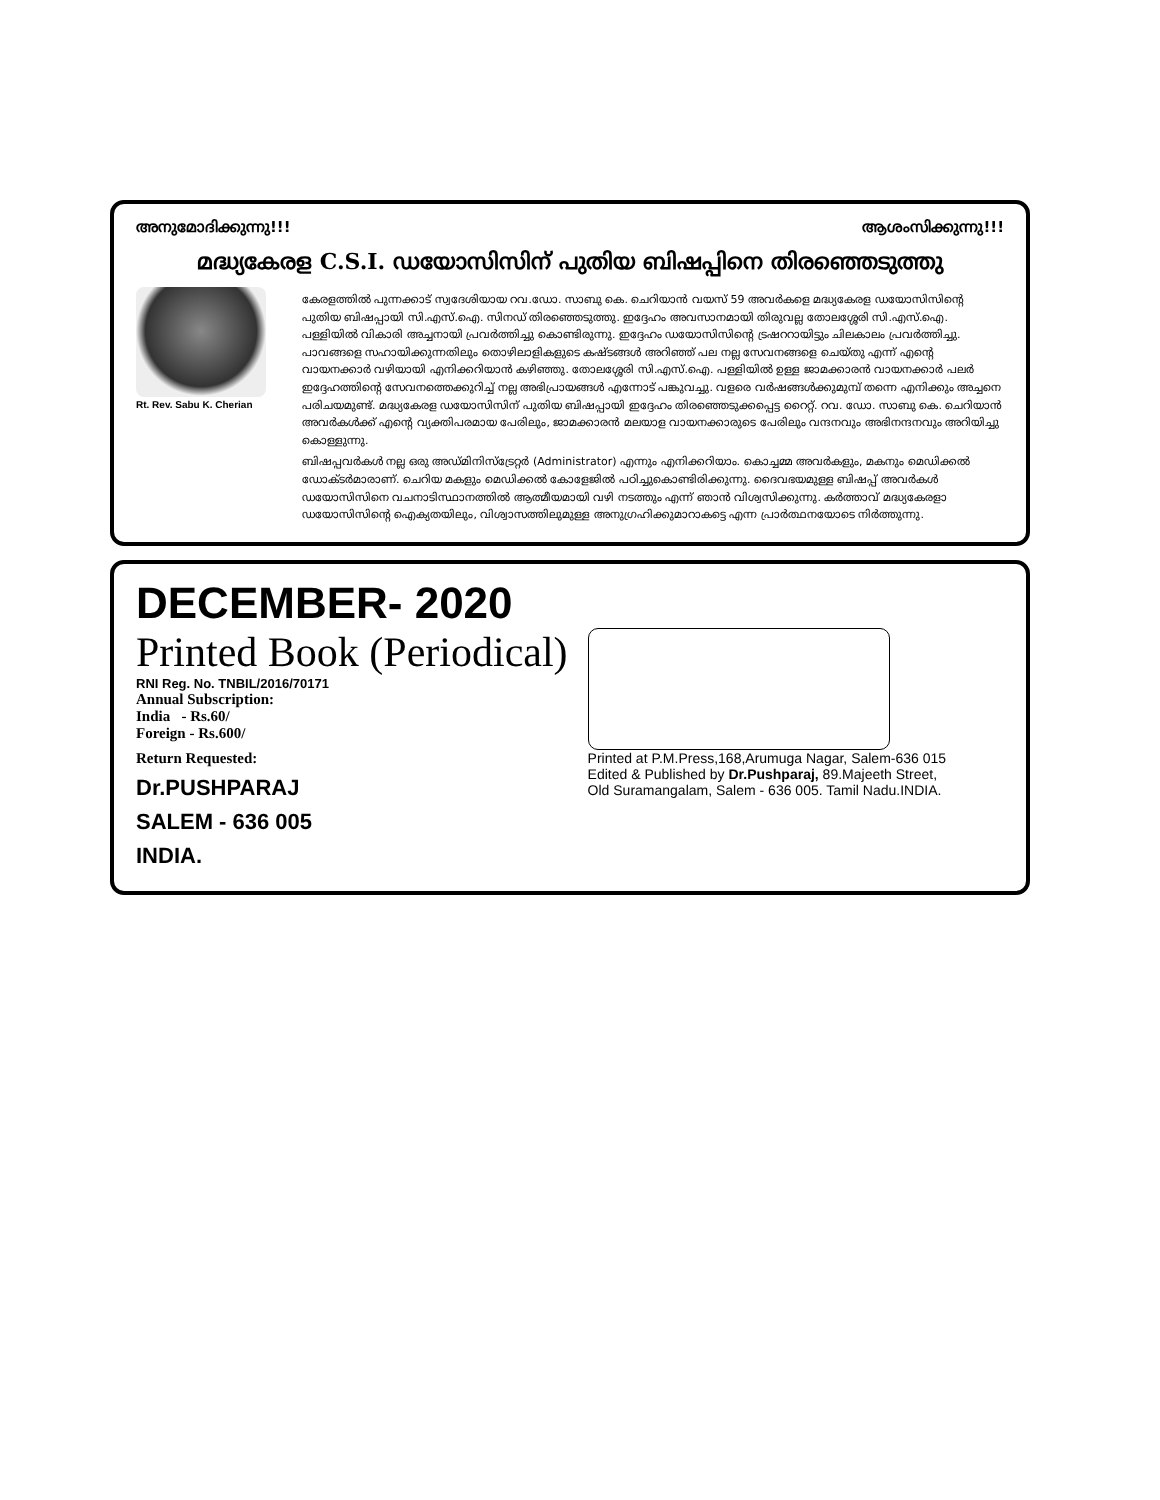അനുമോദിക്കുന്നു!!! ആശംസിക്കുന്നു!!!
മദ്ധ്യകേരള C.S.I. ഡയോസിസിന് പുതിയ ബിഷപ്പിനെ തിരഞ്ഞെടുത്തു
Rt. Rev. Sabu K. Cherian
കേരളത്തിൽ പുന്നക്കാട് സ്വദേശിയായ റവ.ഡോ. സാബു കെ. ചെറിയാൻ വയസ് 59 അവർകളെ മദ്ധ്യകേരള ഡയോസിസിന്റെ പുതിയ ബിഷപ്പായി സി.എസ്.ഐ. സിനഡ് തിരഞ്ഞെടുത്തു. ഇദ്ദേഹം അവസാനമായി തിരുവല്ല തോലശ്ശേരി സി.എസ്.ഐ. പള്ളിയിൽ വികാരി അച്ചനായി പ്രവർത്തിച്ചു കൊണ്ടിരുന്നു. ഇദ്ദേഹം ഡയോസിസിന്റെ ട്രഷററായിട്ടും ചിലകാലം പ്രവർത്തിച്ചു. പാവങ്ങളെ സഹായിക്കുന്നതിലും തൊഴിലാളികളുടെ കഷ്ടങ്ങൾ അറിഞ്ഞ് പല നല്ല സേവനങ്ങളെ ചെയ്തു എന്ന് എന്റെ വായനക്കാർ വഴിയായി എനിക്കറിയാൻ കഴിഞ്ഞു. തോലശ്ശേരി സി.എസ്.ഐ. പള്ളിയിൽ ഉള്ള ജാമക്കാരൻ വായനക്കാർ പലർ ഇദ്ദേഹത്തിന്റെ സേവനത്തെക്കുറിച്ച് നല്ല അഭിപ്രായങ്ങൾ എന്നോട് പങ്കുവച്ചു. വളരെ വർഷങ്ങൾക്കുമുമ്പ് തന്നെ എനിക്കും അച്ചനെ പരിചയമുണ്ട്. മദ്ധ്യകേരള ഡയോസിസിന് പുതിയ ബിഷപ്പായി ഇദ്ദേഹം തിരഞ്ഞെടുക്കപ്പെട്ട റൈറ്റ്. റവ. ഡോ. സാബു കെ. ചെറിയാൻ അവർകൾക്ക് എന്റെ വ്യക്തിപരമായ പേരിലും, ജാമക്കാരൻ മലയാള വായനക്കാരുടെ പേരിലും വന്ദനവും അഭിനന്ദനവും അറിയിച്ചു കൊള്ളുന്നു.
ബിഷപ്പവർകൾ നല്ല ഒരു അഡ്മിനിസ്ട്രേറ്റർ (Administrator) എന്നും എനിക്കറിയാം. കൊച്ചമ്മ അവർകളും, മകനും മെഡിക്കൽ ഡോക്ടർമാരാണ്. ചെറിയ മകളും മെഡിക്കൽ കോളേജിൽ പഠിച്ചുകൊണ്ടിരിക്കുന്നു. ദൈവഭയമുള്ള ബിഷപ്പ് അവർകൾ ഡയോസിസിനെ വചനാടിസ്ഥാനത്തിൽ ആത്മീയമായി വഴി നടത്തും എന്ന് ഞാൻ വിശ്വസിക്കുന്നു. കർത്താവ് മദ്ധ്യകേരളാ ഡയോസിസിന്റെ ഐക്യതയിലും, വിശ്വാസത്തിലുമുള്ള അനുഗ്രഹിക്കുമാറാകട്ടെ എന്ന പ്രാർത്ഥനയോടെ നിർത്തുന്നു.
DECEMBER- 2020
Printed Book (Periodical)
RNI Reg. No. TNBIL/2016/70171
Annual Subscription:
India - Rs.60/
Foreign - Rs.600/
Return Requested:
Dr.PUSHPARAJ
SALEM - 636 005
INDIA.
Printed at P.M.Press,168,Arumuga Nagar, Salem-636 015
Edited & Published by Dr.Pushparaj, 89.Majeeth Street,
Old Suramangalam, Salem - 636 005. Tamil Nadu.INDIA.